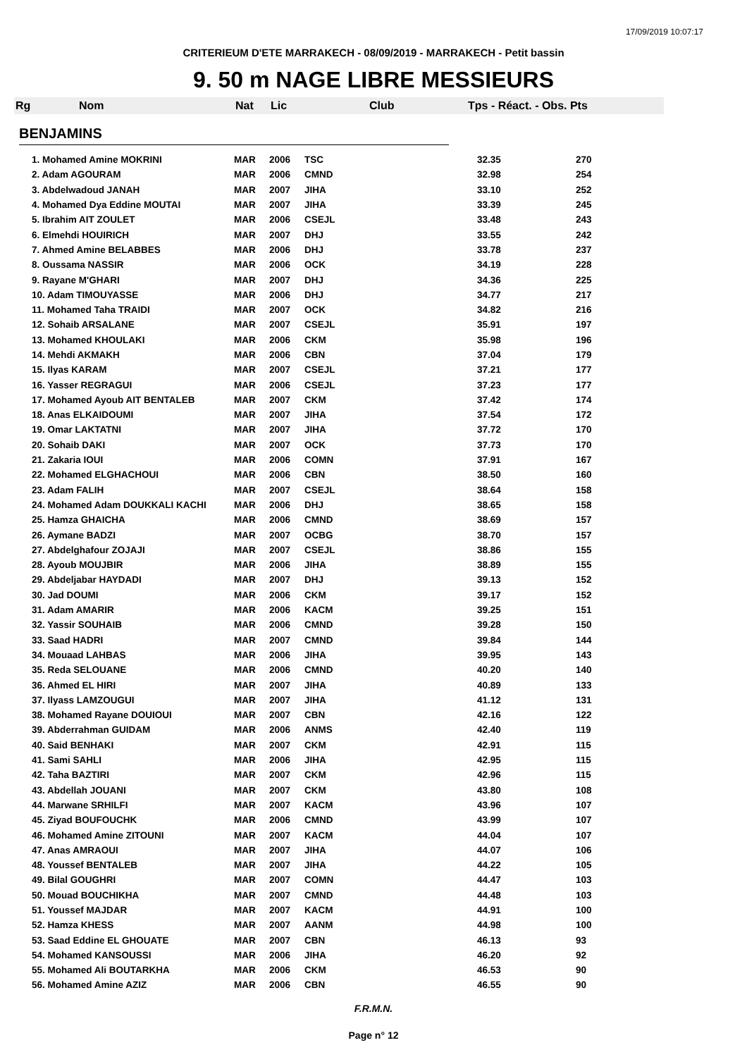17/09/2019 10:07:17
CRITERIEUM D'ETE MARRAKECH - 08/09/2019 - MARRAKECH - Petit bassin
9. 50 m NAGE LIBRE MESSIEURS
Rg Nom Nat Lic Club Tps - Réact. - Obs. Pts
BENJAMINS
| 1. Mohamed Amine MOKRINI | MAR | 2006 | TSC | 32.35 | 270 |
| 2. Adam AGOURAM | MAR | 2006 | CMND | 32.98 | 254 |
| 3. Abdelwadoud JANAH | MAR | 2007 | JIHA | 33.10 | 252 |
| 4. Mohamed Dya Eddine MOUTAI | MAR | 2007 | JIHA | 33.39 | 245 |
| 5. Ibrahim AIT ZOULET | MAR | 2006 | CSEJL | 33.48 | 243 |
| 6. Elmehdi HOUIRICH | MAR | 2007 | DHJ | 33.55 | 242 |
| 7. Ahmed Amine BELABBES | MAR | 2006 | DHJ | 33.78 | 237 |
| 8. Oussama NASSIR | MAR | 2006 | OCK | 34.19 | 228 |
| 9. Rayane M'GHARI | MAR | 2007 | DHJ | 34.36 | 225 |
| 10. Adam TIMOUYASSE | MAR | 2006 | DHJ | 34.77 | 217 |
| 11. Mohamed Taha TRAIDI | MAR | 2007 | OCK | 34.82 | 216 |
| 12. Sohaib ARSALANE | MAR | 2007 | CSEJL | 35.91 | 197 |
| 13. Mohamed KHOULAKI | MAR | 2006 | CKM | 35.98 | 196 |
| 14. Mehdi AKMAKH | MAR | 2006 | CBN | 37.04 | 179 |
| 15. Ilyas KARAM | MAR | 2007 | CSEJL | 37.21 | 177 |
| 16. Yasser REGRAGUI | MAR | 2006 | CSEJL | 37.23 | 177 |
| 17. Mohamed Ayoub AIT BENTALEB | MAR | 2007 | CKM | 37.42 | 174 |
| 18. Anas ELKAIDOUMI | MAR | 2007 | JIHA | 37.54 | 172 |
| 19. Omar LAKTATNI | MAR | 2007 | JIHA | 37.72 | 170 |
| 20. Sohaib DAKI | MAR | 2007 | OCK | 37.73 | 170 |
| 21. Zakaria IOUI | MAR | 2006 | COMN | 37.91 | 167 |
| 22. Mohamed ELGHACHOUI | MAR | 2006 | CBN | 38.50 | 160 |
| 23. Adam FALIH | MAR | 2007 | CSEJL | 38.64 | 158 |
| 24. Mohamed Adam DOUKKALI KACHI | MAR | 2006 | DHJ | 38.65 | 158 |
| 25. Hamza GHAICHA | MAR | 2006 | CMND | 38.69 | 157 |
| 26. Aymane BADZI | MAR | 2007 | OCBG | 38.70 | 157 |
| 27. Abdelghafour ZOJAJI | MAR | 2007 | CSEJL | 38.86 | 155 |
| 28. Ayoub MOUJBIR | MAR | 2006 | JIHA | 38.89 | 155 |
| 29. Abdeljabar HAYDADI | MAR | 2007 | DHJ | 39.13 | 152 |
| 30. Jad DOUMI | MAR | 2006 | CKM | 39.17 | 152 |
| 31. Adam AMARIR | MAR | 2006 | KACM | 39.25 | 151 |
| 32. Yassir SOUHAIB | MAR | 2006 | CMND | 39.28 | 150 |
| 33. Saad HADRI | MAR | 2007 | CMND | 39.84 | 144 |
| 34. Mouaad LAHBAS | MAR | 2006 | JIHA | 39.95 | 143 |
| 35. Reda SELOUANE | MAR | 2006 | CMND | 40.20 | 140 |
| 36. Ahmed EL HIRI | MAR | 2007 | JIHA | 40.89 | 133 |
| 37. Ilyass LAMZOUGUI | MAR | 2007 | JIHA | 41.12 | 131 |
| 38. Mohamed Rayane DOUIOUI | MAR | 2007 | CBN | 42.16 | 122 |
| 39. Abderrahman GUIDAM | MAR | 2006 | ANMS | 42.40 | 119 |
| 40. Said BENHAKI | MAR | 2007 | CKM | 42.91 | 115 |
| 41. Sami SAHLI | MAR | 2006 | JIHA | 42.95 | 115 |
| 42. Taha BAZTIRI | MAR | 2007 | CKM | 42.96 | 115 |
| 43. Abdellah JOUANI | MAR | 2007 | CKM | 43.80 | 108 |
| 44. Marwane SRHILFI | MAR | 2007 | KACM | 43.96 | 107 |
| 45. Ziyad BOUFOUCHK | MAR | 2006 | CMND | 43.99 | 107 |
| 46. Mohamed Amine ZITOUNI | MAR | 2007 | KACM | 44.04 | 107 |
| 47. Anas AMRAOUI | MAR | 2007 | JIHA | 44.07 | 106 |
| 48. Youssef BENTALEB | MAR | 2007 | JIHA | 44.22 | 105 |
| 49. Bilal GOUGHRI | MAR | 2007 | COMN | 44.47 | 103 |
| 50. Mouad BOUCHIKHA | MAR | 2007 | CMND | 44.48 | 103 |
| 51. Youssef MAJDAR | MAR | 2007 | KACM | 44.91 | 100 |
| 52. Hamza KHESS | MAR | 2007 | AANM | 44.98 | 100 |
| 53. Saad Eddine EL GHOUATE | MAR | 2007 | CBN | 46.13 | 93 |
| 54. Mohamed KANSOUSSI | MAR | 2006 | JIHA | 46.20 | 92 |
| 55. Mohamed Ali BOUTARKHA | MAR | 2006 | CKM | 46.53 | 90 |
| 56. Mohamed Amine AZIZ | MAR | 2006 | CBN | 46.55 | 90 |
F.R.M.N.
Page n° 12